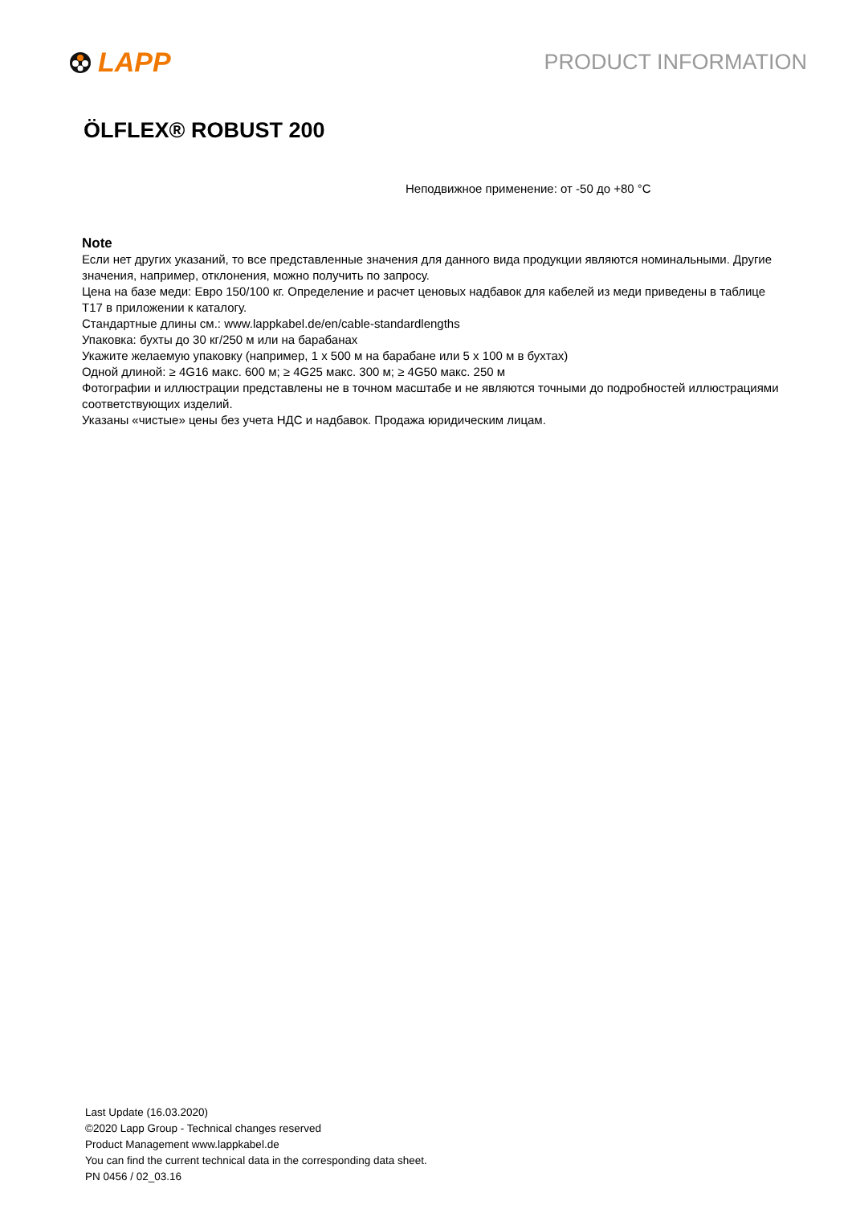LAPP
PRODUCT INFORMATION
ÖLFLEX® ROBUST 200
Неподвижное применение: от -50 до +80 °C
Note
Если нет других указаний, то все представленные значения для данного вида продукции являются номинальными. Другие значения, например, отклонения, можно получить по запросу.
Цена на базе меди: Евро 150/100 кг. Определение и расчет ценовых надбавок для кабелей из меди приведены в таблице T17 в приложении к каталогу.
Стандартные длины см.: www.lappkabel.de/en/cable-standardlengths
Упаковка: бухты до 30 кг/250 м или на барабанах
Укажите желаемую упаковку (например, 1 x 500 м на барабане или 5 x 100 м в бухтах)
Одной длиной: ≥ 4G16 макс. 600 м; ≥ 4G25 макс. 300 м; ≥ 4G50 макс. 250 м
Фотографии и иллюстрации представлены не в точном масштабе и не являются точными до подробностей иллюстрациями соответствующих изделий.
Указаны «чистые» цены без учета НДС и надбавок. Продажа юридическим лицам.
Last Update (16.03.2020)
©2020 Lapp Group - Technical changes reserved
Product Management www.lappkabel.de
You can find the current technical data in the corresponding data sheet.
PN 0456 / 02_03.16